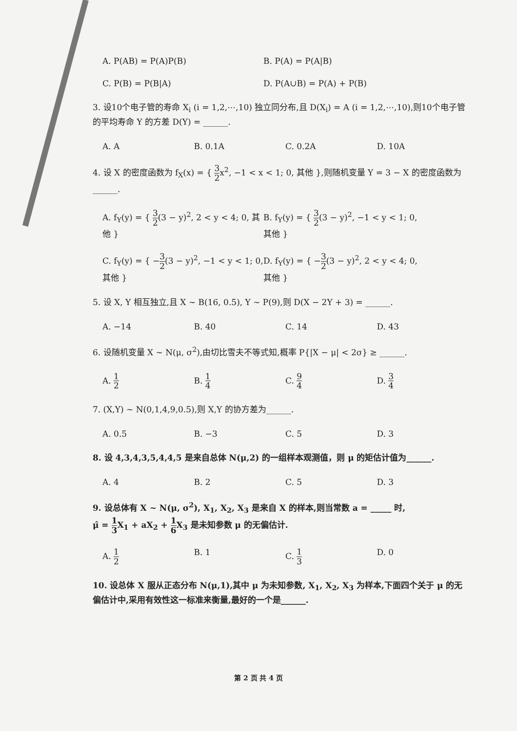A. P(AB) = P(A)P(B) B. P(A) = P(A|B)
C. P(B) = P(B|A) D. P(A∪B) = P(A) + P(B)
3. 设10个电子管的寿命 X<sub>i</sub> (i = 1,2,⋯,10) 独立同分布,且 D(X<sub>i</sub>) = A (i = 1,2,⋯,10),则10个电子管的平均寿命 Y 的方差 D(Y) = ______.
A. A B. 0.1A C. 0.2A D. 10A
4. 设 X 的密度函数为 f<sub>X</sub>(x) = { 3 2x<sup>2</sup>, −1 < x < 1; 0, 其他 },则随机变量 Y = 3 − X 的密度函数为______.
A. f<sub>Y</sub>(y) = { 3 2(3 − y)<sup>2</sup>, 2 < y < 4; 0, 其他 } B. f<sub>Y</sub>(y) = { 3 2(3 − y)<sup>2</sup>, −1 < y < 1; 0, 其他 }
C. f<sub>Y</sub>(y) = { −3 2(3 − y)<sup>2</sup>, −1 < y < 1; 0, 其他 } D. f<sub>Y</sub>(y) = { −3 2(3 − y)<sup>2</sup>, 2 < y < 4; 0, 其他 }
5. 设 X, Y 相互独立,且 X ~ B(16, 0.5), Y ~ P(9),则 D(X − 2Y + 3) = ______.
A. −14 B. 40 C. 14 D. 43
6. 设随机变量 X ~ N(μ, σ<sup>2</sup>),由切比雪夫不等式知,概率 P{|X − μ| < 2σ} ≥ ______.
A. 1 2 B. 1 4 C. 9 4 D. 3 4
7. (X,Y) ~ N(0,1,4,9,0.5),则 X,Y 的协方差为______.
A. 0.5 B. −3 C. 5 D. 3
8. 设 4,3,4,3,5,4,4,5 是来自总体 N(μ,2) 的一组样本观测值，则 μ 的矩估计值为______.
A. 4 B. 2 C. 5 D. 3
9. 设总体有 X ~ N(μ, σ<sup>2</sup>), X<sub>1</sub>, X<sub>2</sub>, X<sub>3</sub> 是来自 X 的样本,则当常数 a = _____ 时,
μ̂ = 1 3 X<sub>1</sub> + aX<sub>2</sub> + 1 6 X<sub>3</sub> 是未知参数 μ 的无偏估计.
A. 1 2 B. 1 C. 1 3 D. 0
10. 设总体 X 服从正态分布 N(μ,1),其中 μ 为未知参数, X<sub>1</sub>, X<sub>2</sub>, X<sub>3</sub> 为样本,下面四个关于 μ 的无偏估计中,采用有效性这一标准来衡量,最好的一个是______.
第 2 页 共 4 页